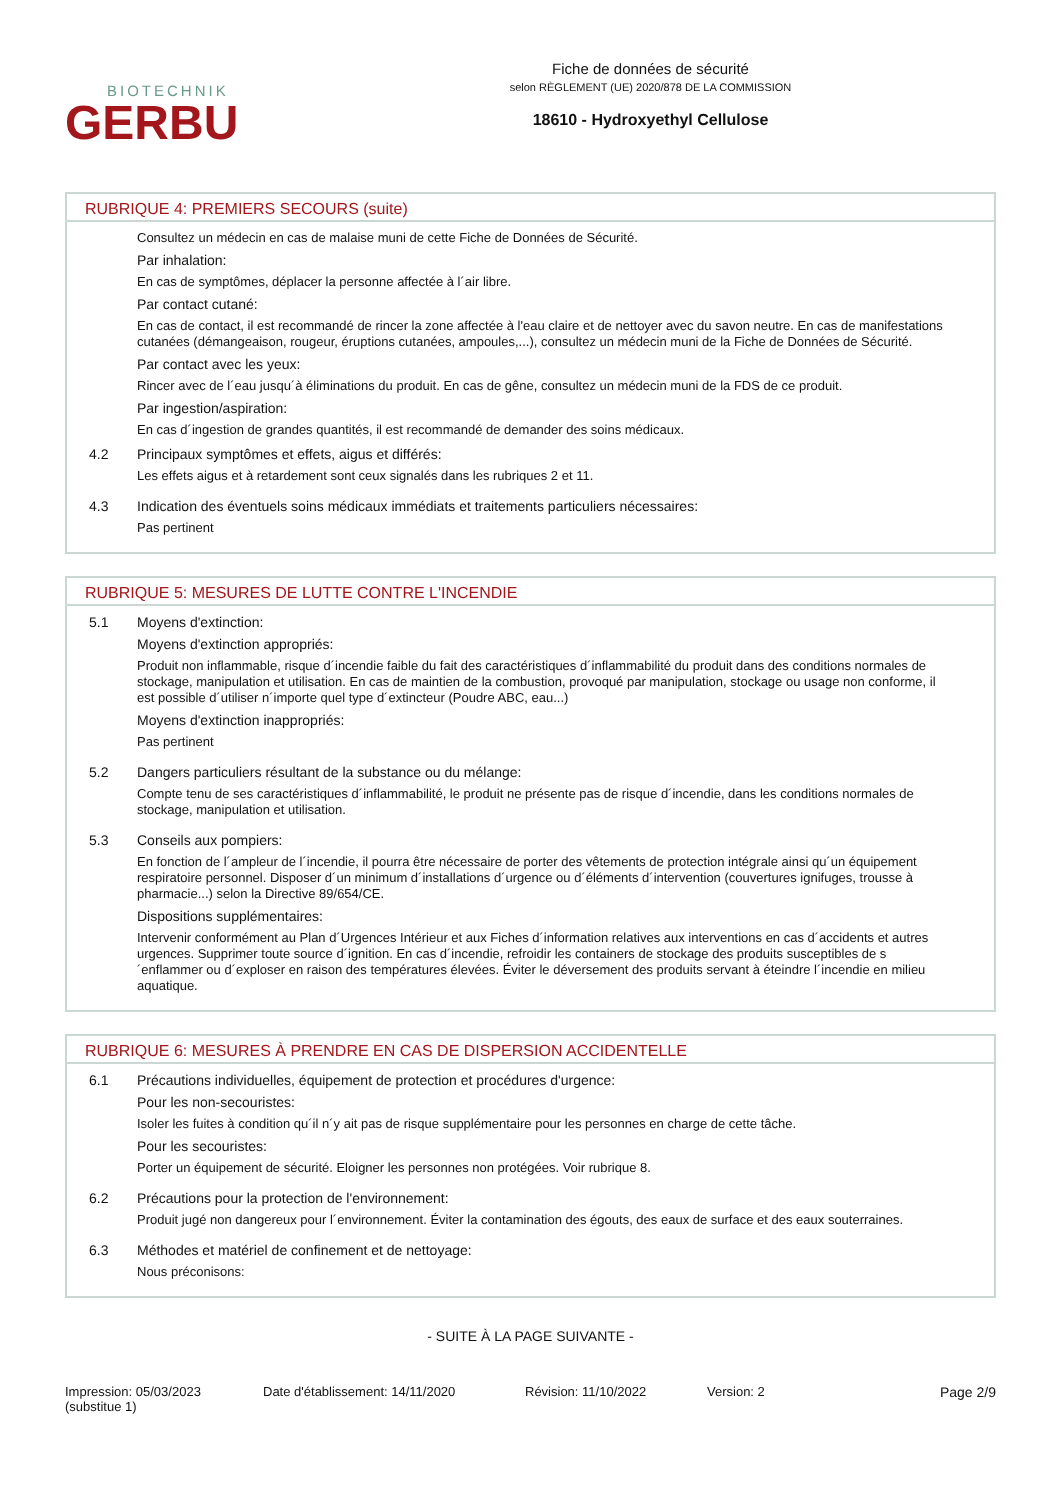BIOTECHNIK
GERBU
Fiche de données de sécurité
selon RÈGLEMENT (UE) 2020/878 DE LA COMMISSION
18610 - Hydroxyethyl Cellulose
RUBRIQUE 4: PREMIERS SECOURS (suite)
Consultez un médecin en cas de malaise muni de cette Fiche de Données de Sécurité.
Par inhalation:
En cas de symptômes, déplacer la personne affectée à l´air libre.
Par contact cutané:
En cas de contact, il est recommandé de rincer la zone affectée à l'eau claire et de nettoyer avec du savon neutre. En cas de manifestations cutanées (démangeaison, rougeur, éruptions cutanées, ampoules,...), consultez un médecin muni de la Fiche de Données de Sécurité.
Par contact avec les yeux:
Rincer avec de l´eau jusqu´à éliminations du produit. En cas de gêne, consultez un médecin muni de la FDS de ce produit.
Par ingestion/aspiration:
En cas d´ingestion de grandes quantités, il est recommandé de demander des soins médicaux.
4.2
Principaux symptômes et effets, aigus et différés:
Les effets aigus et à retardement sont ceux signalés dans les rubriques 2 et 11.
4.3
Indication des éventuels soins médicaux immédiats et traitements particuliers nécessaires:
Pas pertinent
RUBRIQUE 5: MESURES DE LUTTE CONTRE L'INCENDIE
5.1
Moyens d'extinction:
Moyens d'extinction appropriés:
Produit non inflammable, risque d´incendie faible du fait des caractéristiques d´inflammabilité du produit dans des conditions normales de stockage, manipulation et utilisation. En cas de maintien de la combustion, provoqué par manipulation, stockage ou usage non conforme, il est possible d´utiliser n´importe quel type d´extincteur (Poudre ABC, eau...)
Moyens d'extinction inappropriés:
Pas pertinent
5.2
Dangers particuliers résultant de la substance ou du mélange:
Compte tenu de ses caractéristiques d´inflammabilité, le produit ne présente pas de risque d´incendie, dans les conditions normales de stockage, manipulation et utilisation.
5.3
Conseils aux pompiers:
En fonction de l´ampleur de l´incendie, il pourra être nécessaire de porter des vêtements de protection intégrale ainsi qu´un équipement respiratoire personnel. Disposer d´un minimum d´installations d´urgence ou d´éléments d´intervention (couvertures ignifuges, trousse à pharmacie...) selon la Directive 89/654/CE.
Dispositions supplémentaires:
Intervenir conformément au Plan d´Urgences Intérieur et aux Fiches d´information relatives aux interventions en cas d´accidents et autres urgences. Supprimer toute source d´ignition. En cas d´incendie, refroidir les containers de stockage des produits susceptibles de s´enflammer ou d´exploser en raison des températures élevées. Éviter le déversement des produits servant à éteindre l´incendie en milieu aquatique.
RUBRIQUE 6: MESURES À PRENDRE EN CAS DE DISPERSION ACCIDENTELLE
6.1
Précautions individuelles, équipement de protection et procédures d'urgence:
Pour les non-secouristes:
Isoler les fuites à condition qu´il n´y ait pas de risque supplémentaire pour les personnes en charge de cette tâche.
Pour les secouristes:
Porter un équipement de sécurité. Eloigner les personnes non protégées. Voir rubrique 8.
6.2
Précautions pour la protection de l'environnement:
Produit jugé non dangereux pour l´environnement. Éviter la contamination des égouts, des eaux de surface et des eaux souterraines.
6.3
Méthodes et matériel de confinement et de nettoyage:
Nous préconisons:
- SUITE À LA PAGE SUIVANTE -
Impression: 05/03/2023
(substitue 1)
Date d'établissement: 14/11/2020 Révision: 11/10/2022 Version: 2 Page 2/9